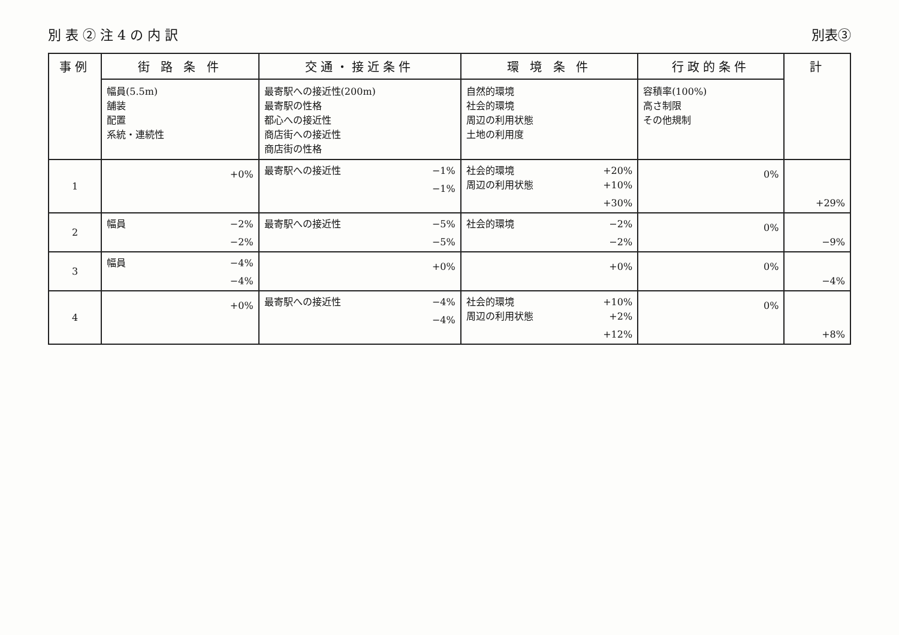別 表 ② 注 4 の 内 訳 別表③
| 事例 | 街 路 条 件 | 交通・接近条件 | 環 境 条 件 | 行政的条件 | 計 |
| --- | --- | --- | --- | --- | --- |
| | 幅員(5.5m) 舗装 配置 系統・連続性 | 最寄駅への接近性(200m) 最寄駅の性格 都心への接近性 商店街への接近性 商店街の性格 | 自然的環境 社会的環境 周辺の利用状態 土地の利用度 | 容積率(100%) 高さ制限 その他規制 | |
| 1 | +0% | 最寄駅への接近性 −1% −1% | 社会的環境 +20% 周辺の利用状態 +10% +30% | 0% | +29% |
| 2 | 幅員 −2% −2% | 最寄駅への接近性 −5% −5% | 社会的環境 −2% −2% | 0% | −9% |
| 3 | 幅員 −4% −4% | +0% | +0% | 0% | −4% |
| 4 | +0% | 最寄駅への接近性 −4% −4% | 社会的環境 +10% 周辺の利用状態 +2% +12% | 0% | +8% |